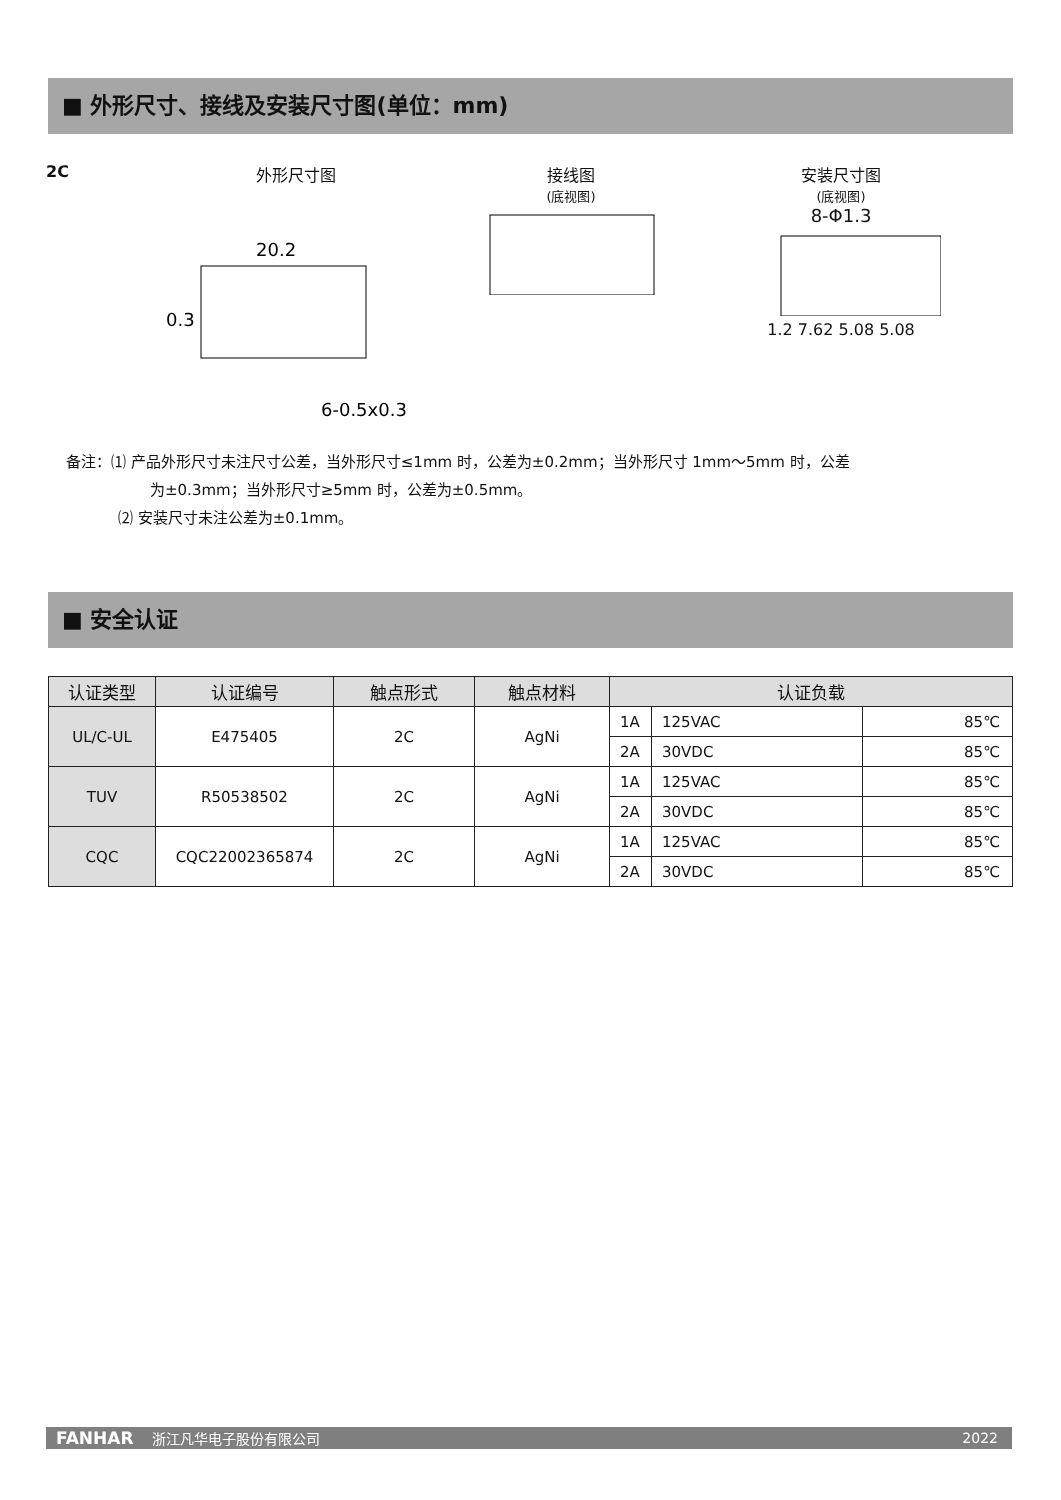■ 外形尺寸、接线及安装尺寸图(单位：mm)
2C 外形尺寸图
20.2
0.3
6-0.5x0.3
接线图
(底视图)
安装尺寸图
(底视图)
8-Φ1.3
1.2 7.62 5.08 5.08
备注：⑴ 产品外形尺寸未注尺寸公差，当外形尺寸≤1mm 时，公差为±0.2mm；当外形尺寸 1mm～5mm 时，公差
为±0.3mm；当外形尺寸≥5mm 时，公差为±0.5mm。
⑵ 安装尺寸未注公差为±0.1mm。
■ 安全认证
| 认证类型 | 认证编号 | 触点形式 | 触点材料 | 认证负载 | | |
| --- | --- | --- | --- | --- | --- | --- |
| UL/C-UL | E475405 | 2C | AgNi | 1A | 125VAC | 85℃ |
| | | | | 2A | 30VDC | 85℃ |
| TUV | R50538502 | 2C | AgNi | 1A | 125VAC | 85℃ |
| | | | | 2A | 30VDC | 85℃ |
| CQC | CQC22002365874 | 2C | AgNi | 1A | 125VAC | 85℃ |
| | | | | 2A | 30VDC | 85℃ |
FANHAR 浙江凡华电子股份有限公司 2022